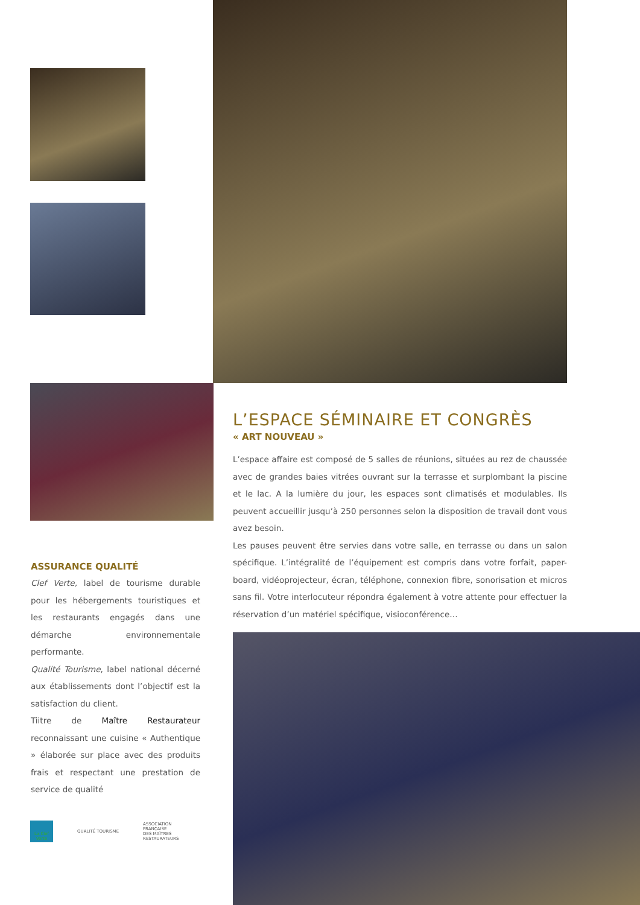L’ESPACE SÉMINAIRE ET CONGRÈS
« ART NOUVEAU »
L’espace affaire est composé de 5 salles de réunions, situées au rez de chaussée avec de grandes baies vitrées ouvrant sur la terrasse et surplombant la piscine et le lac. A la lumière du jour, les espaces sont climatisés et modulables. Ils peuvent accueillir jusqu’à 250 personnes selon la disposition de travail dont vous avez besoin.
Les pauses peuvent être servies dans votre salle, en terrasse ou dans un salon spécifique. L’intégralité de l’équipement est compris dans votre forfait, paper-board, vidéoprojecteur, écran, téléphone, connexion fibre, sonorisation et micros sans fil. Votre interlocuteur répondra également à votre attente pour effectuer la réservation d’un matériel spécifique, visioconférence…
ASSURANCE QUALITÉ
Clef Verte, label de tourisme durable pour les hébergements touristiques et les restaurants engagés dans une démarche environnementale performante.
Qualité Tourisme, label national décerné aux établissements dont l’objectif est la satisfaction du client.
Tiitre de Maître Restaurateur reconnaissant une cuisine « Authentique » élaborée sur place avec des produits frais et respectant une prestation de service de qualité
La Clef Verte
QUALITÉ TOURISME
ASSOCIATION
FRANÇAISE
DES MAÎTRES
RESTAURATEURS